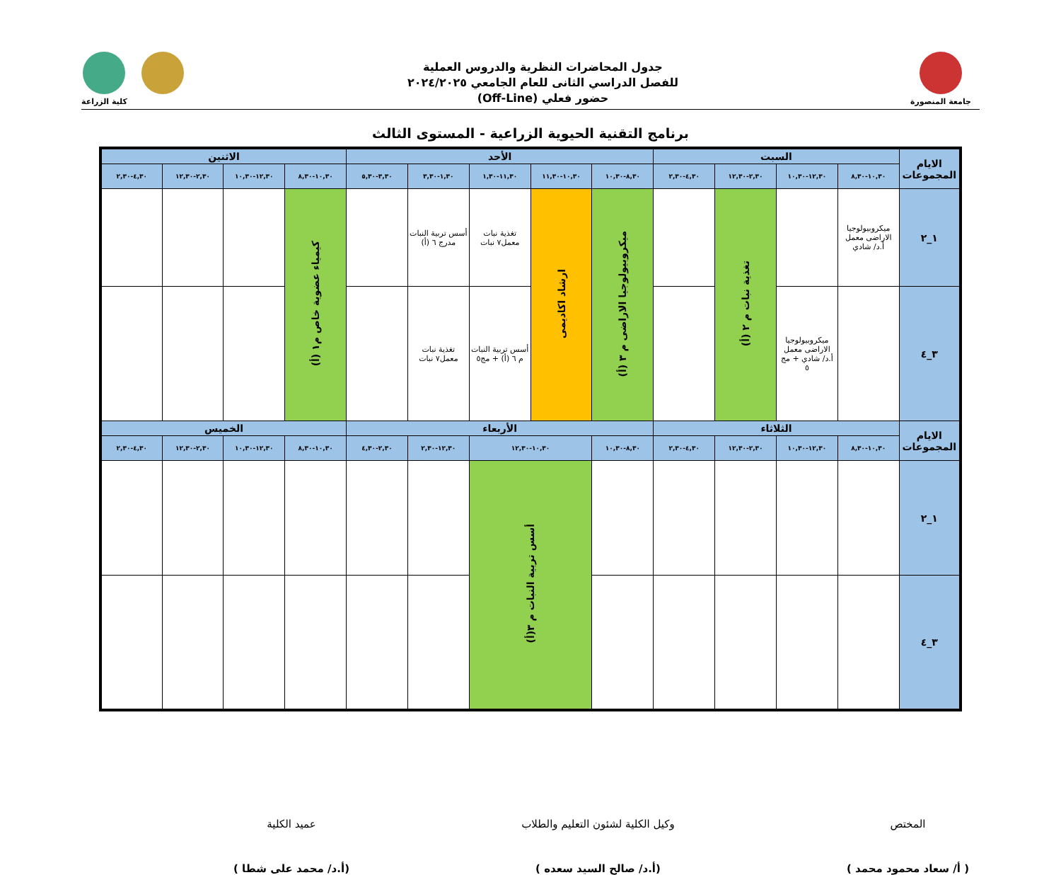جامعة المنصورة
جدول المحاضرات النظرية والدروس العملية
للفصل الدراسي الثانى للعام الجامعي ٢٠٢٤/٢٠٢٥
حضور فعلي (Off-Line)
كلية الزراعة
برنامج التقنية الحيوية الزراعية - المستوى الثالث
| الايام المجموعات | السبت | | | | الأحد | | | | | الاثنين | | | |
| --- | --- | --- | --- | --- | --- | --- | --- | --- | --- | --- | --- | --- | --- |
| | ١٠,٣٠-٨,٣٠ | ١٢,٣٠-١٠,٣٠ | ٢,٣٠-١٢,٣٠ | ٤,٣٠-٢,٣٠ | ٨,٣٠-١٠,٣٠ | ١٠,٣٠-١١,٣٠ | ١١,٣٠-١,٣٠ | ١,٣٠-٣,٣٠ | ٣,٣٠-٥,٣٠ | ١٠,٣٠-٨,٣٠ | ١٢,٣٠-١٠,٣٠ | ٢,٣٠-١٢,٣٠ | ٤,٣٠-٢,٣٠ |
| ١_٢ | ميكروبيولوجيا الاراضى معمل أ.د/ شادي | | تغذية نبات م ٢ (أ) | | ميكروبيولوجيا الاراضى م ٣ (أ) | ارشاد اكاديمى | تغذية نبات معمل٧ نبات | أسس تربية النبات مدرج ٦ (أ) | | كيمياء عضوية خاص م١ (أ) | | | |
| ٣_٤ | | ميكروبيولوجيا الاراضى معمل أ.د/ شادي + مج ٥ | | | | | أسس تربية النبات م ٦ (أ) + مج٥ | تغذية نبات معمل٧ نبات | | | | | |
| الايام المجموعات | الثلاثاء | | | | الأربعاء | | | | | الخميس | | | |
| | ١٠,٣٠-٨,٣٠ | ١٢,٣٠-١٠,٣٠ | ٢,٣٠-١٢,٣٠ | ٤,٣٠-٢,٣٠ | ٨,٣٠-١٠,٣٠ | ١٠,٣٠-١٢,٣٠ | | ١٢,٣٠-٢,٣٠ | ٢,٣٠-٤,٣٠ | ١٠,٣٠-٨,٣٠ | ١٢,٣٠-١٠,٣٠ | ٢,٣٠-١٢,٣٠ | ٤,٣٠-٢,٣٠ |
| ١_٢ | | | | | | أسس تربية النبات م ٣(أ) | | | | | | | |
| ٣_٤ | | | | | | | | | | | | | |
المختص
( أ/ سعاد محمود محمد )
وكيل الكلية لشئون التعليم والطلاب
(أ.د/ صالح السيد سعده )
عميد الكلية
(أ.د/ محمد على شطا )